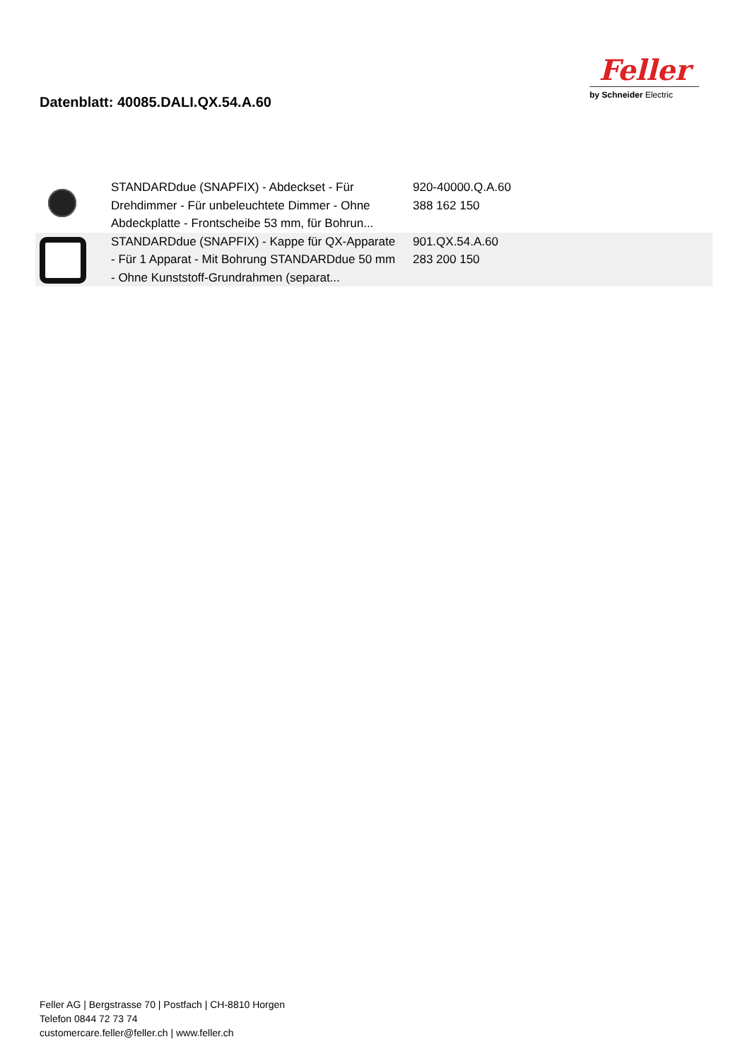Datenblatt: 40085.DALI.QX.54.A.60
Feller
by Schneider Electric
| | STANDARDdue (SNAPFIX) - Abdeckset - Für Drehdimmer - Für unbeleuchtete Dimmer - Ohne Abdeckplatte - Frontscheibe 53 mm, für Bohrun... | 920-40000.Q.A.60 388 162 150 |
| | STANDARDdue (SNAPFIX) - Kappe für QX-Apparate - Für 1 Apparat - Mit Bohrung STANDARDdue 50 mm - Ohne Kunststoff-Grundrahmen (separat... | 901.QX.54.A.60 283 200 150 |
Feller AG | Bergstrasse 70 | Postfach | CH-8810 Horgen
Telefon 0844 72 73 74
customercare.feller@feller.ch | www.feller.ch